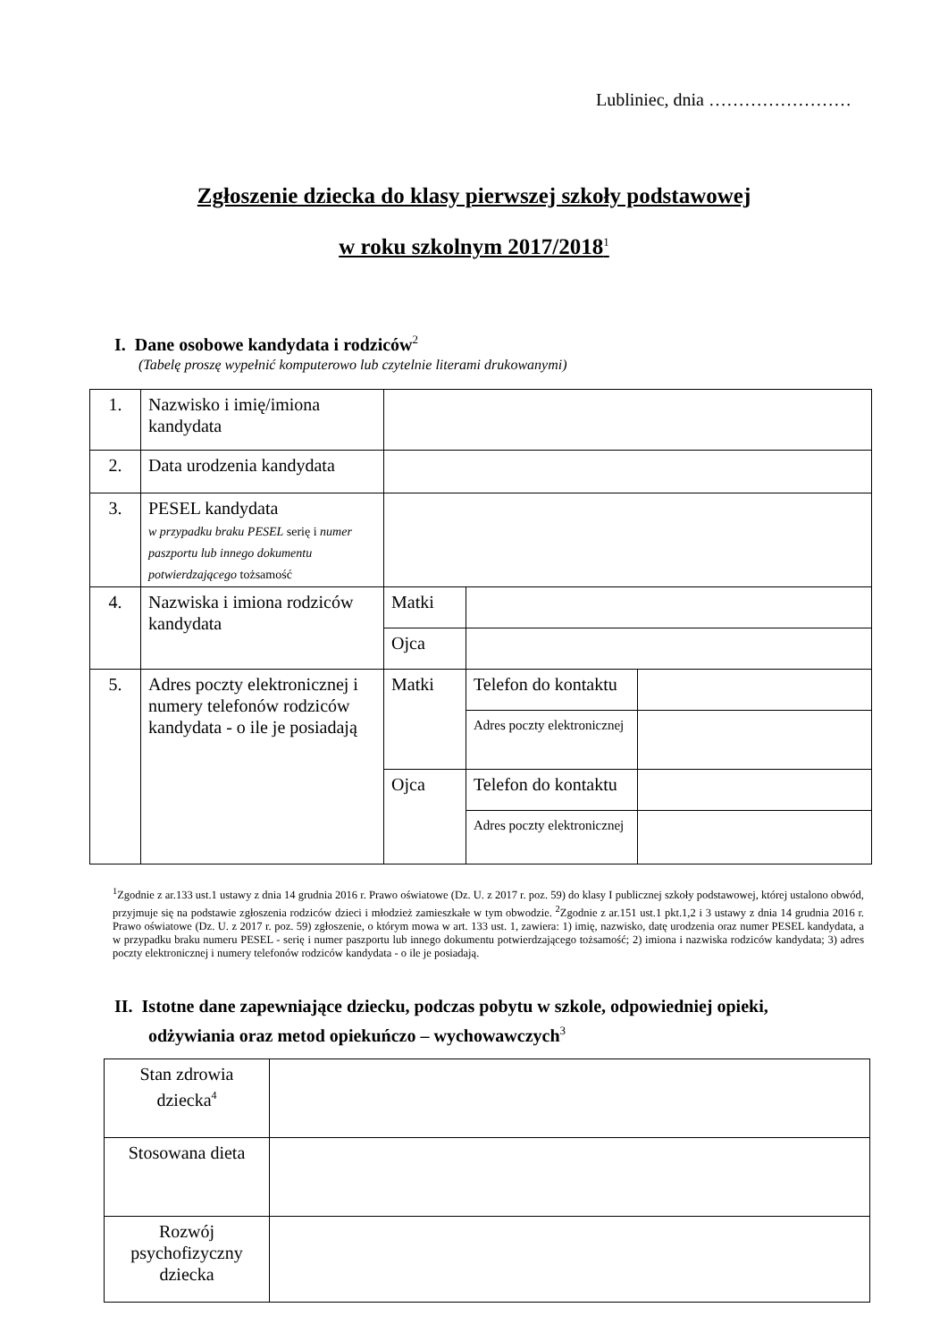Lubliniec, dnia ……………………
Zgłoszenie dziecka do klasy pierwszej szkoły podstawowej
w roku szkolnym 2017/2018<sup>1</sup>
I. Dane osobowe kandydata i rodziców<sup>2</sup>
(Tabelę proszę wypełnić komputerowo lub czytelnie literami drukowanymi)
| 1. | Nazwisko i imię/imiona kandydata | | | |
| 2. | Data urodzenia kandydata | | | |
| 3. | PESEL kandydata w przypadku braku PESEL serię i numer paszportu lub innego dokumentu potwierdzającego tożsamość | | | |
| 4. | Nazwiska i imiona rodziców kandydata | Matki | | |
| | | Ojca | | |
| 5. | Adres poczty elektronicznej i numery telefonów rodziców kandydata - o ile je posiadają | Matki | Telefon do kontaktu | |
| | | | Adres poczty elektronicznej | |
| | | Ojca | Telefon do kontaktu | |
| | | | Adres poczty elektronicznej | |
<sup>1</sup> Zgodnie z ar.133 ust.1 ustawy z dnia 14 grudnia 2016 r. Prawo oświatowe (Dz. U. z 2017 r. poz. 59) do klasy I publicznej szkoły podstawowej, której ustalono obwód, przyjmuje się na podstawie zgłoszenia rodziców dzieci i młodzież zamieszkałe w tym obwodzie. <sup>2</sup>Zgodnie z ar.151 ust.1 pkt.1,2 i 3 ustawy z dnia 14 grudnia 2016 r. Prawo oświatowe (Dz. U. z 2017 r. poz. 59) zgłoszenie, o którym mowa w art. 133 ust. 1, zawiera: 1) imię, nazwisko, datę urodzenia oraz numer PESEL kandydata, a w przypadku braku numeru PESEL - serię i numer paszportu lub innego dokumentu potwierdzającego tożsamość; 2) imiona i nazwiska rodziców kandydata; 3) adres poczty elektronicznej i numery telefonów rodziców kandydata - o ile je posiadają.
II. Istotne dane zapewniające dziecku, podczas pobytu w szkole, odpowiedniej opieki, odżywiania oraz metod opiekuńczo – wychowawczych<sup>3</sup>
| Stan zdrowia dziecka<sup>4</sup> | |
| Stosowana dieta | |
| Rozwój psychofizyczny dziecka | |